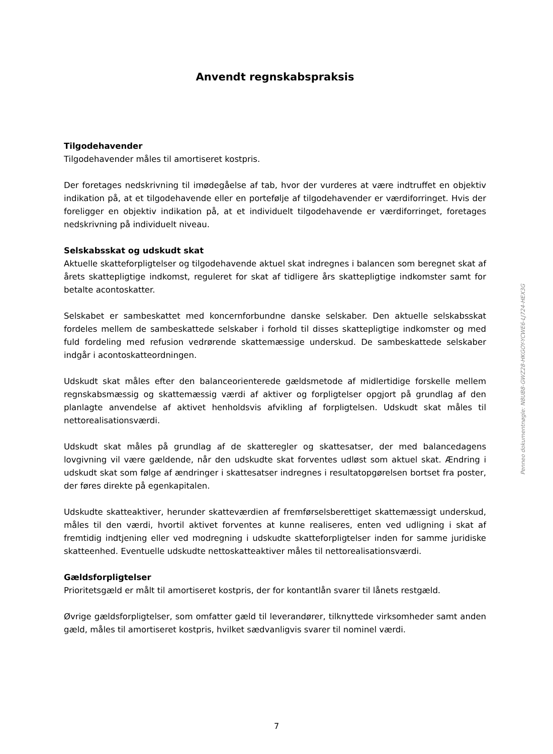Anvendt regnskabspraksis
Tilgodehavender
Tilgodehavender måles til amortiseret kostpris.
Der foretages nedskrivning til imødegåelse af tab, hvor der vurderes at være indtruffet en objektiv indikation på, at et tilgodehavende eller en portefølje af tilgodehavender er værdiforringet. Hvis der foreligger en objektiv indikation på, at et individuelt tilgodehavende er værdiforringet, foretages nedskrivning på individuelt niveau.
Selskabsskat og udskudt skat
Aktuelle skatteforpligtelser og tilgodehavende aktuel skat indregnes i balancen som beregnet skat af årets skattepligtige indkomst, reguleret for skat af tidligere års skattepligtige indkomster samt for betalte acontoskatter.
Selskabet er sambeskattet med koncernforbundne danske selskaber. Den aktuelle selskabsskat fordeles mellem de sambeskattede selskaber i forhold til disses skattepligtige indkomster og med fuld fordeling med refusion vedrørende skattemæssige underskud. De sambeskattede selskaber indgår i acontoskatteordningen.
Udskudt skat måles efter den balanceorienterede gældsmetode af midlertidige forskelle mellem regnskabsmæssig og skattemæssig værdi af aktiver og forpligtelser opgjort på grundlag af den planlagte anvendelse af aktivet henholdsvis afvikling af forpligtelsen. Udskudt skat måles til nettorealisationsværdi.
Udskudt skat måles på grundlag af de skatteregler og skattesatser, der med balancedagens lovgivning vil være gældende, når den udskudte skat forventes udløst som aktuel skat. Ændring i udskudt skat som følge af ændringer i skattesatser indregnes i resultatopgørelsen bortset fra poster, der føres direkte på egenkapitalen.
Udskudte skatteaktiver, herunder skatteværdien af fremførselsberettiget skattemæssigt underskud, måles til den værdi, hvortil aktivet forventes at kunne realiseres, enten ved udligning i skat af fremtidig indtjening eller ved modregning i udskudte skatteforpligtelser inden for samme juridiske skatteenhed. Eventuelle udskudte nettoskatteaktiver måles til nettorealisationsværdi.
Gældsforpligtelser
Prioritetsgæld er målt til amortiseret kostpris, der for kontantlån svarer til lånets restgæld.
Øvrige gældsforpligtelser, som omfatter gæld til leverandører, tilknyttede virksomheder samt anden gæld, måles til amortiseret kostpris, hvilket sædvanligvis svarer til nominel værdi.
Penneo dokumentnøgle: N8UB8-GWZ28-HKGOY-YCWE6-LJ724-HEX3G
7